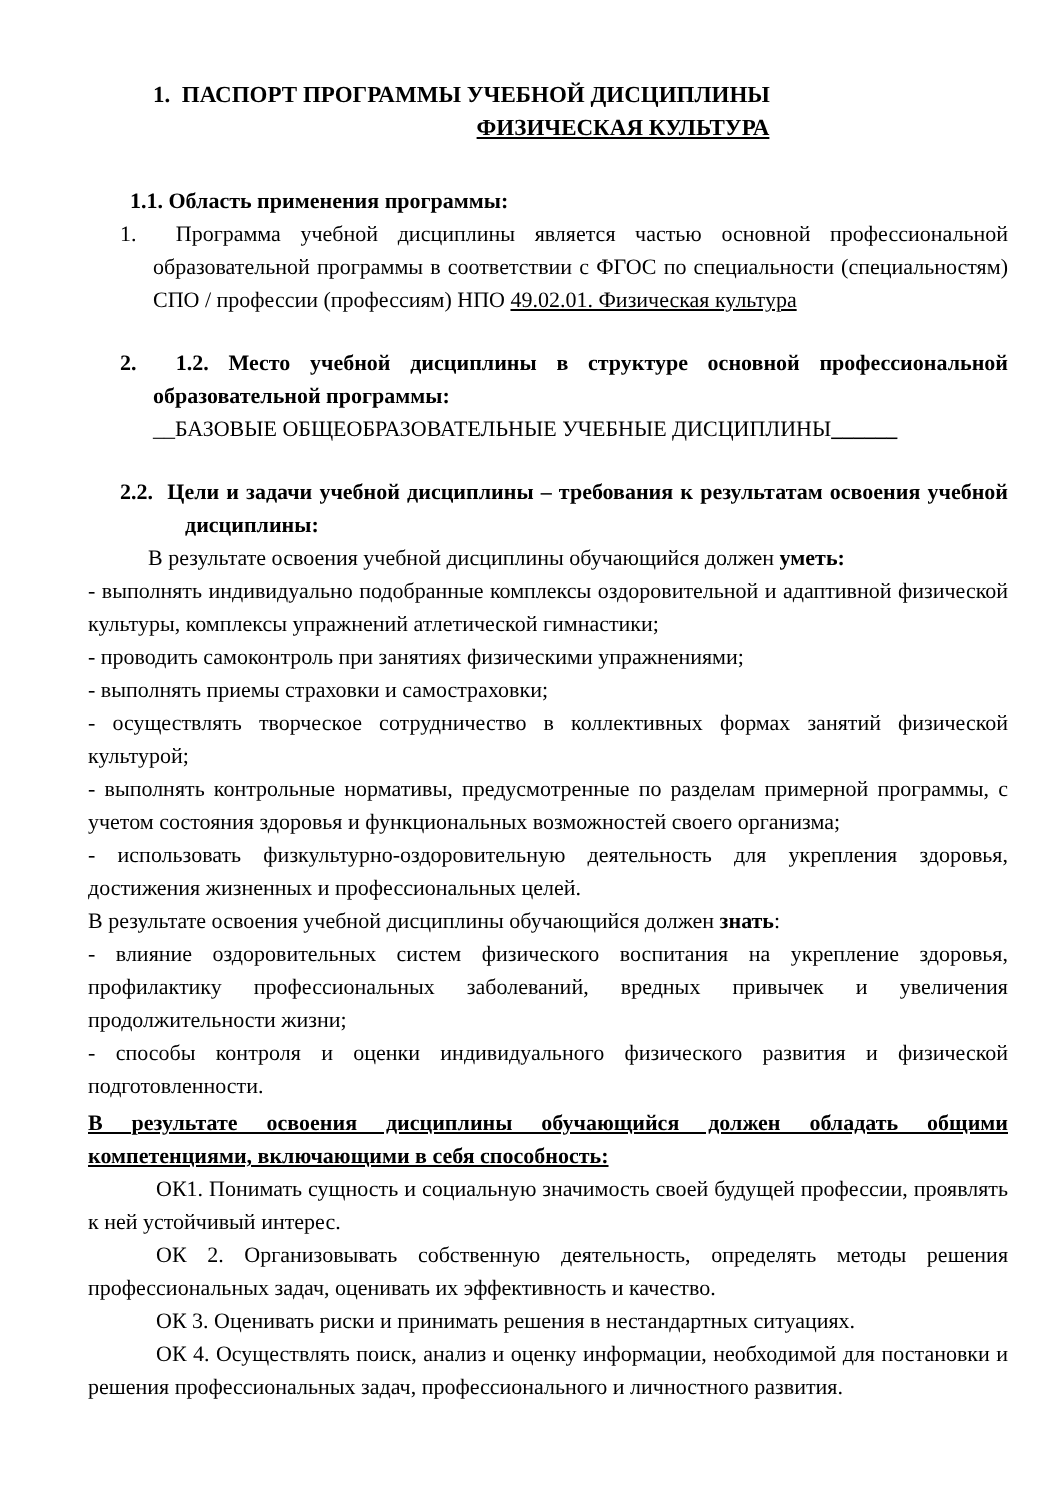1. ПАСПОРТ ПРОГРАММЫ УЧЕБНОЙ ДИСЦИПЛИНЫ
ФИЗИЧЕСКАЯ КУЛЬТУРА
1.1. Область применения программы:
1. Программа учебной дисциплины является частью основной профессиональной образовательной программы в соответствии с ФГОС по специальности (специальностям) СПО / профессии (профессиям) НПО 49.02.01. Физическая культура
2. 1.2. Место учебной дисциплины в структуре основной профессиональной образовательной программы:
__БАЗОВЫЕ ОБЩЕОБРАЗОВАТЕЛЬНЫЕ УЧЕБНЫЕ ДИСЦИПЛИНЫ______
2.2. Цели и задачи учебной дисциплины – требования к результатам освоения учебной дисциплины:
В результате освоения учебной дисциплины обучающийся должен уметь:
- выполнять индивидуально подобранные комплексы оздоровительной и адаптивной физической культуры, комплексы упражнений атлетической гимнастики;
- проводить самоконтроль при занятиях физическими упражнениями;
- выполнять приемы страховки и самостраховки;
- осуществлять творческое сотрудничество в коллективных формах занятий физической культурой;
- выполнять контрольные нормативы, предусмотренные по разделам примерной программы, с учетом состояния здоровья и функциональных возможностей своего организма;
- использовать физкультурно-оздоровительную деятельность для укрепления здоровья, достижения жизненных и профессиональных целей.
В результате освоения учебной дисциплины обучающийся должен знать:
- влияние оздоровительных систем физического воспитания на укрепление здоровья, профилактику профессиональных заболеваний, вредных привычек и увеличения продолжительности жизни;
- способы контроля и оценки индивидуального физического развития и физической подготовленности.
В результате освоения дисциплины обучающийся должен обладать общими компетенциями, включающими в себя способность:
ОК1. Понимать сущность и социальную значимость своей будущей профессии, проявлять к ней устойчивый интерес.
ОК 2. Организовывать собственную деятельность, определять методы решения профессиональных задач, оценивать их эффективность и качество.
ОК 3. Оценивать риски и принимать решения в нестандартных ситуациях.
ОК 4. Осуществлять поиск, анализ и оценку информации, необходимой для постановки и решения профессиональных задач, профессионального и личностного развития.